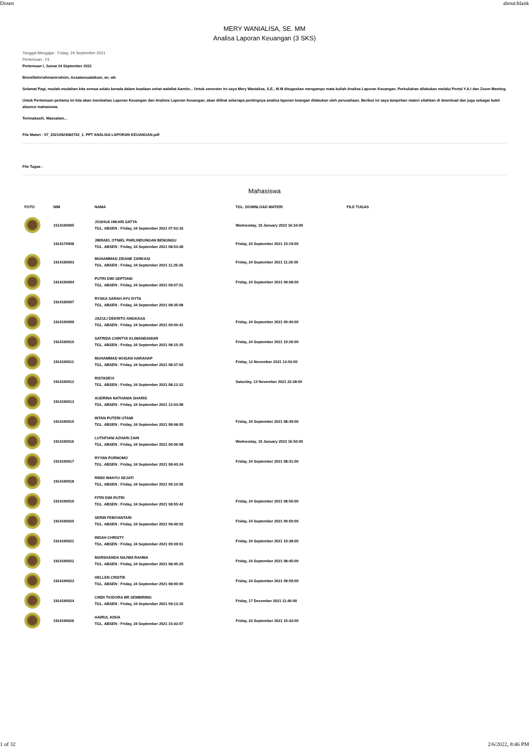Dosen about:blank
MERY WANIALISA, SE. MM
Analisa Laporan Keuangan (3 SKS)
Tanggal Mengajar : Friday, 24 September 2021
Pertemuan : 01
Pertemuan I, Jumat 24 September 2021
Bismillahirrahmanirrahiim, Assalamualaikum, wr, wb
Selamat Pagi, mudah-mudahan kita semua selalu berada dalam keadaan sehat walafiat Aamiin... Untuk semester ini saya Mery Wanialisa, S.E., M.M ditugaskan mengampu mata kuliah Analisa Laporan Keuangan. Perkuliahan dilakukan melalui Portal Y.A.I dan Zoom Meeting.
Untuk Pertemuan pertama ini kita akan membahas Laporan Keuangan dan Analisis Laporan Keuangan, akan dilihat seberapa pentingnya analisa laporan keangan dilakukan oleh perusahaan. Berikut ini saya lampirkan materi silahkan di download dan juga sebagai bukti absensi mahasiswa.
Terimakasih, Wassalam...
File Materi : 57_20210924082742_1. PPT ANALISA LAPORAN KEUANGAN.pdf
File Tugas :
Mahasiswa
| FOTO | NIM | NAMA | TGL. DOWNLOAD MATERI | FILE TUGAS |
| --- | --- | --- | --- | --- |
| | 1514190095 | JOSHUA HIKARI SATYA TGL. ABSEN : Friday, 24 September 2021 07:53:33 | Wednesday, 19 January 2022 16:34:00 | |
| | 1914170008 | JIBRAEL OTNIEL PARLINDUNGAN BENGNGU TGL. ABSEN : Friday, 24 September 2021 08:53:49 | Friday, 24 September 2021 10:19:00 | |
| | 1914190003 | MUHAMMAD ZIDANE ZARKASI TGL. ABSEN : Friday, 24 September 2021 11:25:36 | Friday, 24 September 2021 11:26:00 | |
| | 1914190004 | PUTRI DWI SEPTIANI TGL. ABSEN : Friday, 24 September 2021 09:07:51 | Friday, 24 September 2021 09:08:00 | |
| | 1914190007 | RYSKA SARAH AYU DYTA TGL. ABSEN : Friday, 24 September 2021 08:35:08 | | |
| | 1914190009 | JAZULI DEKRITO ANGKASA TGL. ABSEN : Friday, 24 September 2021 09:00:41 | Friday, 24 September 2021 09:40:00 | |
| | 1914190010 | SATRIDA CHINTYA KLIWANDANIAR TGL. ABSEN : Friday, 24 September 2021 08:15:25 | Friday, 24 September 2021 10:26:00 | |
| | 1914190011 | MUHAMMAD IKHSAN HARAHAP TGL. ABSEN : Friday, 24 September 2021 08:37:04 | Friday, 12 November 2021 13:03:00 | |
| | 1914190012 | RISTADEVI TGL. ABSEN : Friday, 24 September 2021 08:12:22 | Saturday, 13 November 2021 22:28:00 | |
| | 1914190013 | AUDRINA NATHANIA SHARIS TGL. ABSEN : Friday, 24 September 2021 12:03:08 | | |
| | 1914190015 | INTAN PUTERI UTAMI TGL. ABSEN : Friday, 24 September 2021 08:48:00 | Friday, 24 September 2021 08:49:00 | |
| | 1914190016 | LUTHFIANI AZHARI ZAIN TGL. ABSEN : Friday, 24 September 2021 09:06:08 | Wednesday, 19 January 2022 16:50:00 | |
| | 1914190017 | RYYAN PURNOMO TGL. ABSEN : Friday, 24 September 2021 08:40:24 | Friday, 24 September 2021 08:41:00 | |
| | 1914190018 | RINDI WAHYU SEJATI TGL. ABSEN : Friday, 24 September 2021 09:10:56 | | |
| | 1914190019 | FITRI DWI PUTRI TGL. ABSEN : Friday, 24 September 2021 08:55:42 | Friday, 24 September 2021 08:56:00 | |
| | 1914190020 | SERIN FEBIYANTARI TGL. ABSEN : Friday, 24 September 2021 09:49:02 | Friday, 24 September 2021 09:50:00 | |
| | 1914190021 | INDAH CHRISTY TGL. ABSEN : Friday, 24 September 2021 09:39:01 | Friday, 24 September 2021 10:38:00 | |
| | 1914190022 | MARSHANDA NAJWA RAHMA TGL. ABSEN : Friday, 24 September 2021 08:45:29 | Friday, 24 September 2021 08:45:00 | |
| | 1914190023 | HELLEN CRISTIE TGL. ABSEN : Friday, 24 September 2021 08:00:00 | Friday, 24 September 2021 09:09:00 | |
| | 1914190024 | CINDI TIODORA BR SEMBIRING TGL. ABSEN : Friday, 24 September 2021 09:13:10 | Friday, 17 December 2021 11:46:00 | |
| | 1914190026 | HAIRUL ADHA TGL. ABSEN : Friday, 24 September 2021 15:43:07 | Friday, 24 September 2021 15:43:00 | |
1 of 32 2/6/2022, 8:46 PM